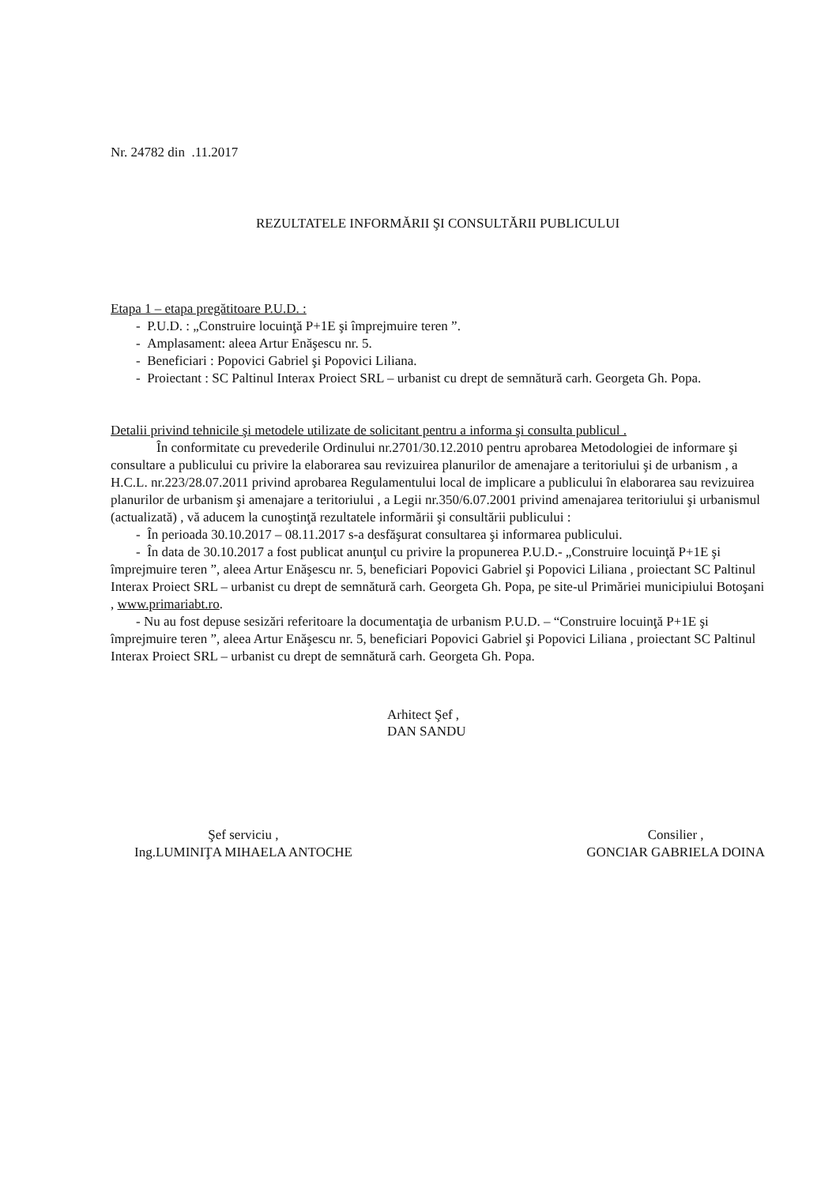Nr. 24782 din .11.2017
REZULTATELE INFORMĂRII ŞI CONSULTĂRII PUBLICULUI
Etapa 1 – etapa pregătitoare P.U.D. :
- P.U.D. : „Construire locuinţă P+1E şi împrejmuire teren ”.
- Amplasament: aleea Artur Enăşescu nr. 5.
- Beneficiari : Popovici Gabriel şi Popovici Liliana.
- Proiectant : SC Paltinul Interax Proiect SRL – urbanist cu drept de semnătură carh. Georgeta Gh. Popa.
Detalii privind tehnicile şi metodele utilizate de solicitant pentru a informa şi consulta publicul .
În conformitate cu prevederile Ordinului nr.2701/30.12.2010 pentru aprobarea Metodologiei de informare şi consultare a publicului cu privire la elaborarea sau revizuirea planurilor de amenajare a teritoriului şi de urbanism , a H.C.L. nr.223/28.07.2011 privind aprobarea Regulamentului local de implicare a publicului în elaborarea sau revizuirea planurilor de urbanism şi amenajare a teritoriului , a Legii nr.350/6.07.2001 privind amenajarea teritoriului şi urbanismul (actualizată) , vă aducem la cunoştinţă rezultatele informării şi consultării publicului :
- În perioada 30.10.2017 – 08.11.2017 s-a desfăşurat consultarea şi informarea publicului.
- În data de 30.10.2017 a fost publicat anunţul cu privire la propunerea P.U.D.- „Construire locuinţă P+1E şi împrejmuire teren ”, aleea Artur Enăşescu nr. 5, beneficiari Popovici Gabriel şi Popovici Liliana , proiectant SC Paltinul Interax Proiect SRL – urbanist cu drept de semnătură carh. Georgeta Gh. Popa, pe site-ul Primăriei municipiului Botoşani , www.primariabt.ro.
- Nu au fost depuse sesizări referitoare la documentaţia de urbanism P.U.D. – “Construire locuinţă P+1E şi împrejmuire teren ”, aleea Artur Enăşescu nr. 5, beneficiari Popovici Gabriel şi Popovici Liliana , proiectant SC Paltinul Interax Proiect SRL – urbanist cu drept de semnătură carh. Georgeta Gh. Popa.
Arhitect Şef ,
DAN SANDU
Şef serviciu ,
Ing.LUMINIŢA MIHAELA ANTOCHE
Consilier ,
GONCIAR GABRIELA DOINA